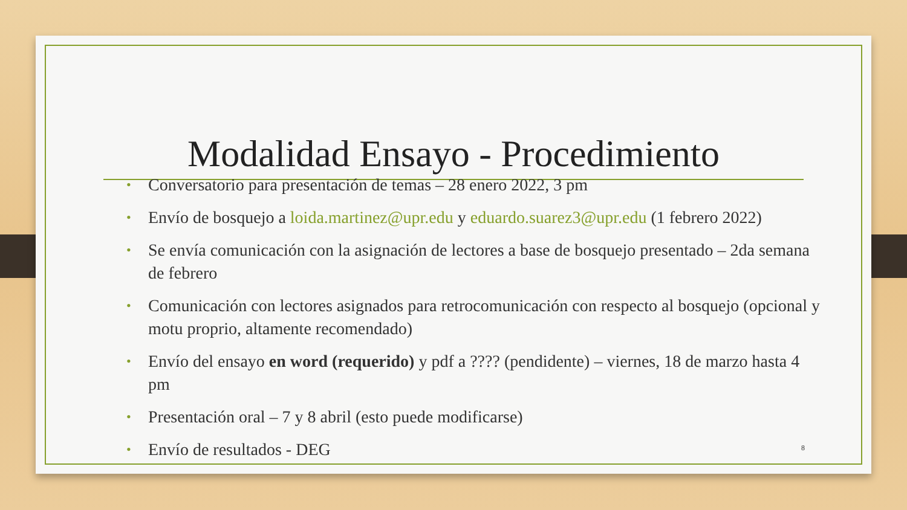Modalidad Ensayo - Procedimiento
• Conversatorio para presentación de temas – 28 enero 2022, 3 pm
• Envío de bosquejo a loida.martinez@upr.edu y eduardo.suarez3@upr.edu (1 febrero 2022)
• Se envía comunicación con la asignación de lectores a base de bosquejo presentado – 2da semana de febrero
• Comunicación con lectores asignados para retrocomunicación con respecto al bosquejo (opcional y motu proprio, altamente recomendado)
• Envío del ensayo en word (requerido) y pdf a ???? (pendidente) – viernes, 18 de marzo hasta 4 pm
• Presentación oral – 7 y 8 abril (esto puede modificarse)
• Envío de resultados - DEG
8